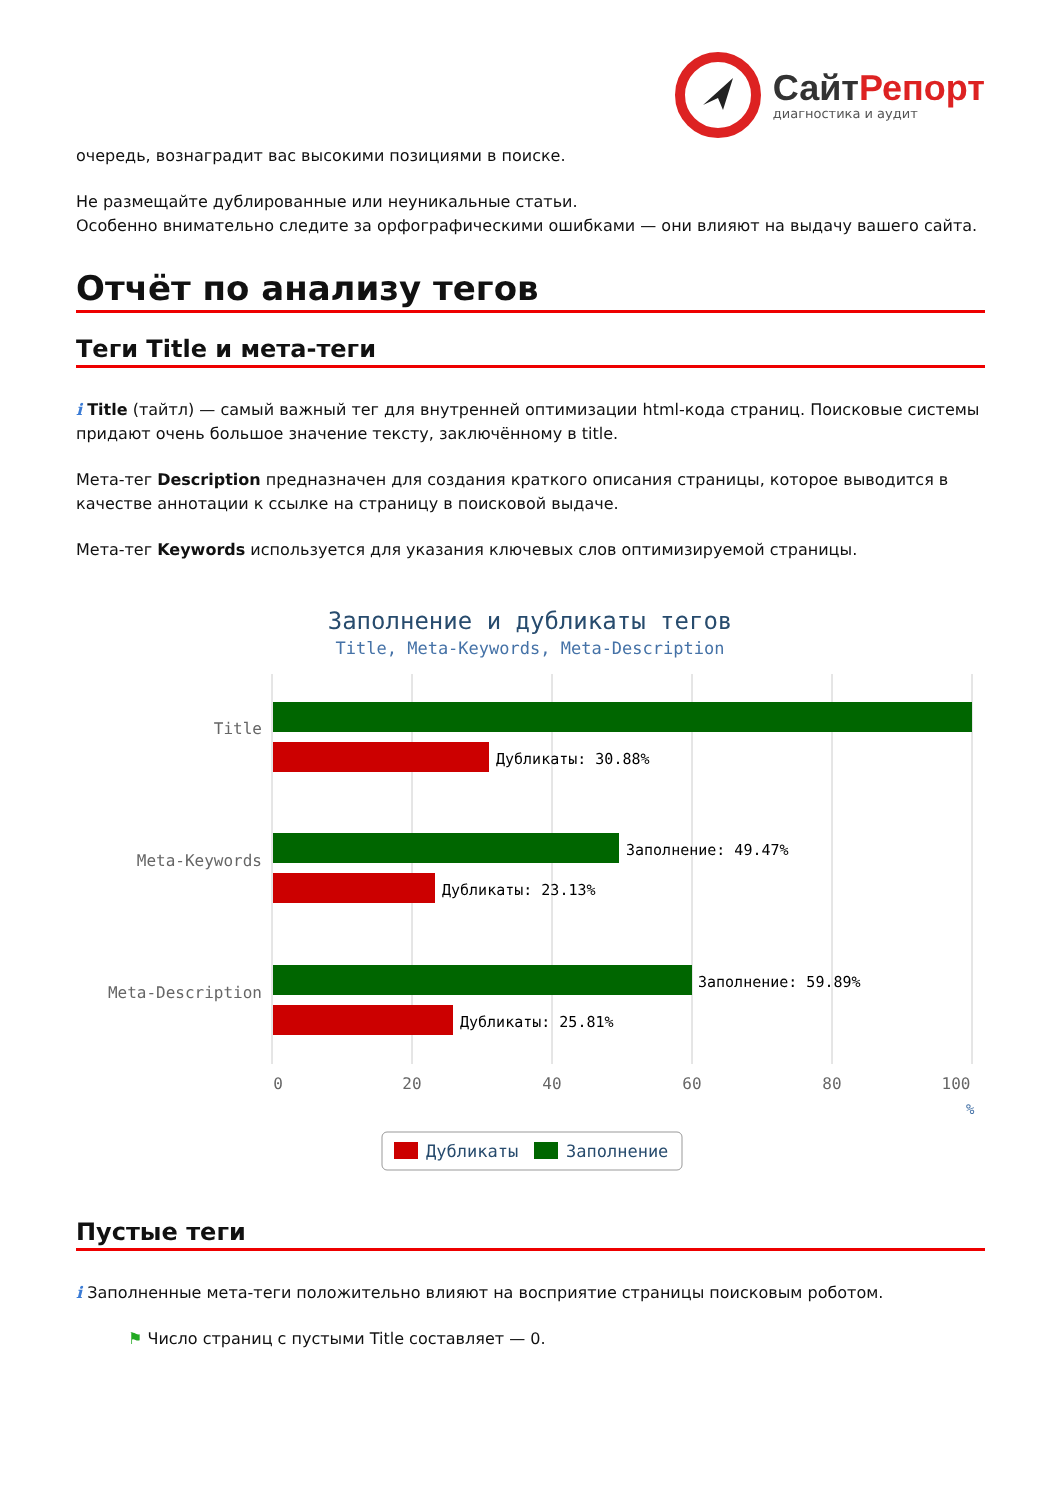СайтРепорт
диагностика и аудит
очередь, вознаградит вас высокими позициями в поиске.
Не размещайте дублированные или неуникальные статьи.
Особенно внимательно следите за орфографическими ошибками — они влияют на выдачу вашего сайта.
Отчёт по анализу тегов
Теги Title и мета-теги
i Title (тайтл) — самый важный тег для внутренней оптимизации html-кода страниц. Поисковые системы придают очень большое значение тексту, заключённому в title.
Мета-тег Description предназначен для создания краткого описания страницы, которое выводится в качестве аннотации к ссылке на страницу в поисковой выдаче.
Мета-тег Keywords используется для указания ключевых слов оптимизируемой страницы.
Заполнение и дубликаты тегов
Title, Meta-Keywords, Meta-Description
Title
Meta-Keywords
Meta-Description
Дубликаты: 30.88%
Заполнение: 49.47%
Дубликаты: 23.13%
Заполнение: 59.89%
Дубликаты: 25.81%
0
20
40
60
80
100
%
Дубликаты
Заполнение
Пустые теги
i Заполненные мета-теги положительно влияют на восприятие страницы поисковым роботом.
⚑ Число страниц с пустыми Title составляет — 0.